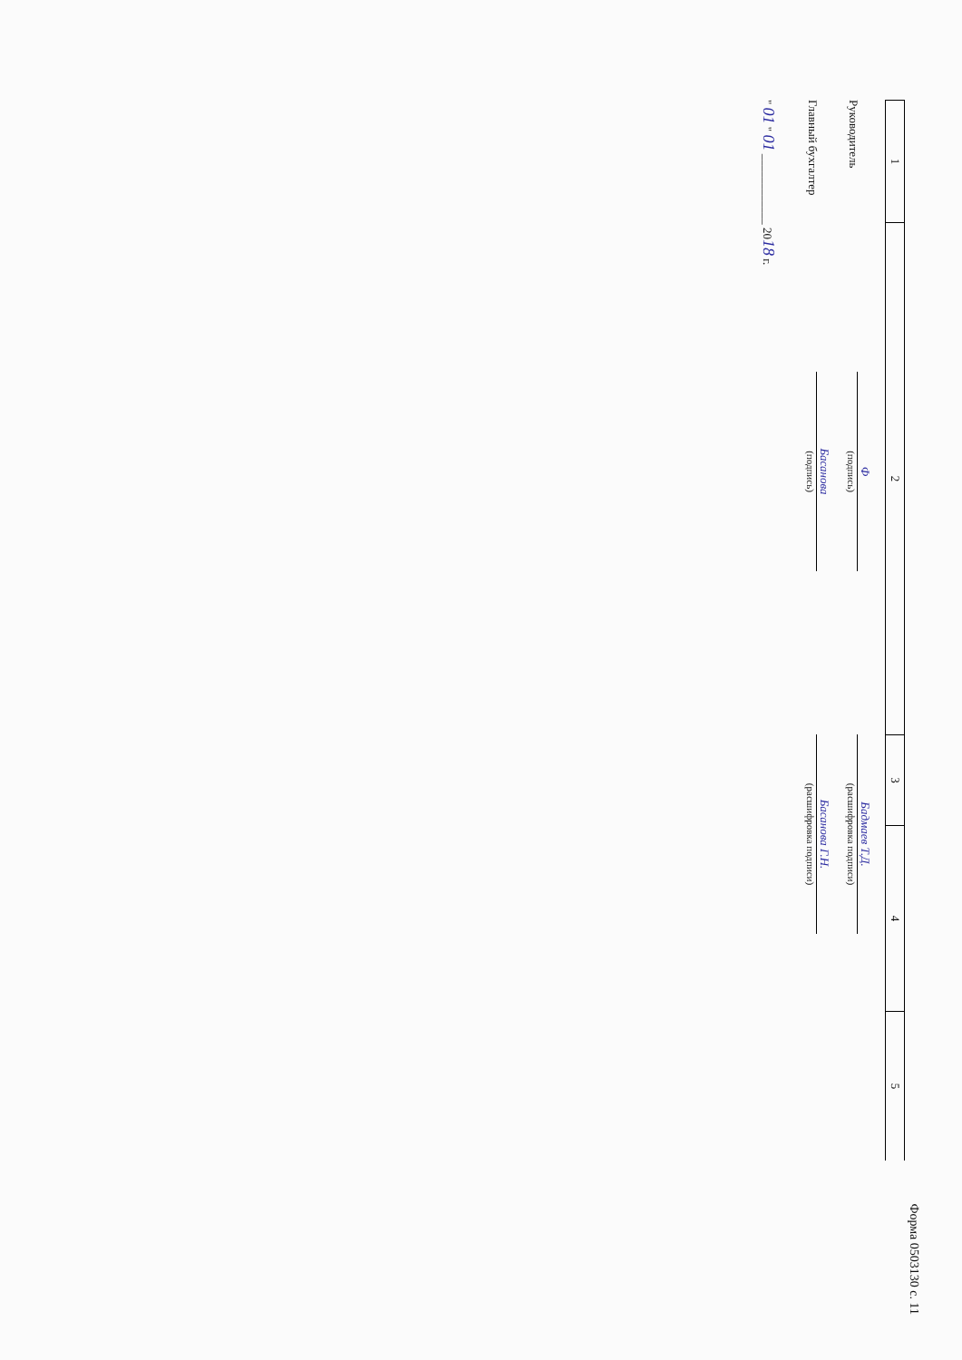Форма 0503130 с. 11
| 1 | 2 | 3 | 4 | 5 |
Руководитель
Ф
(подпись)
Бадмаев Т.Д.
(расшифровка подписи)
Главный бухгалтер
Басанова
(подпись)
Басанова Г.Н.
(расшифровка подписи)
" 01 " 01 ____________ 2018 г.